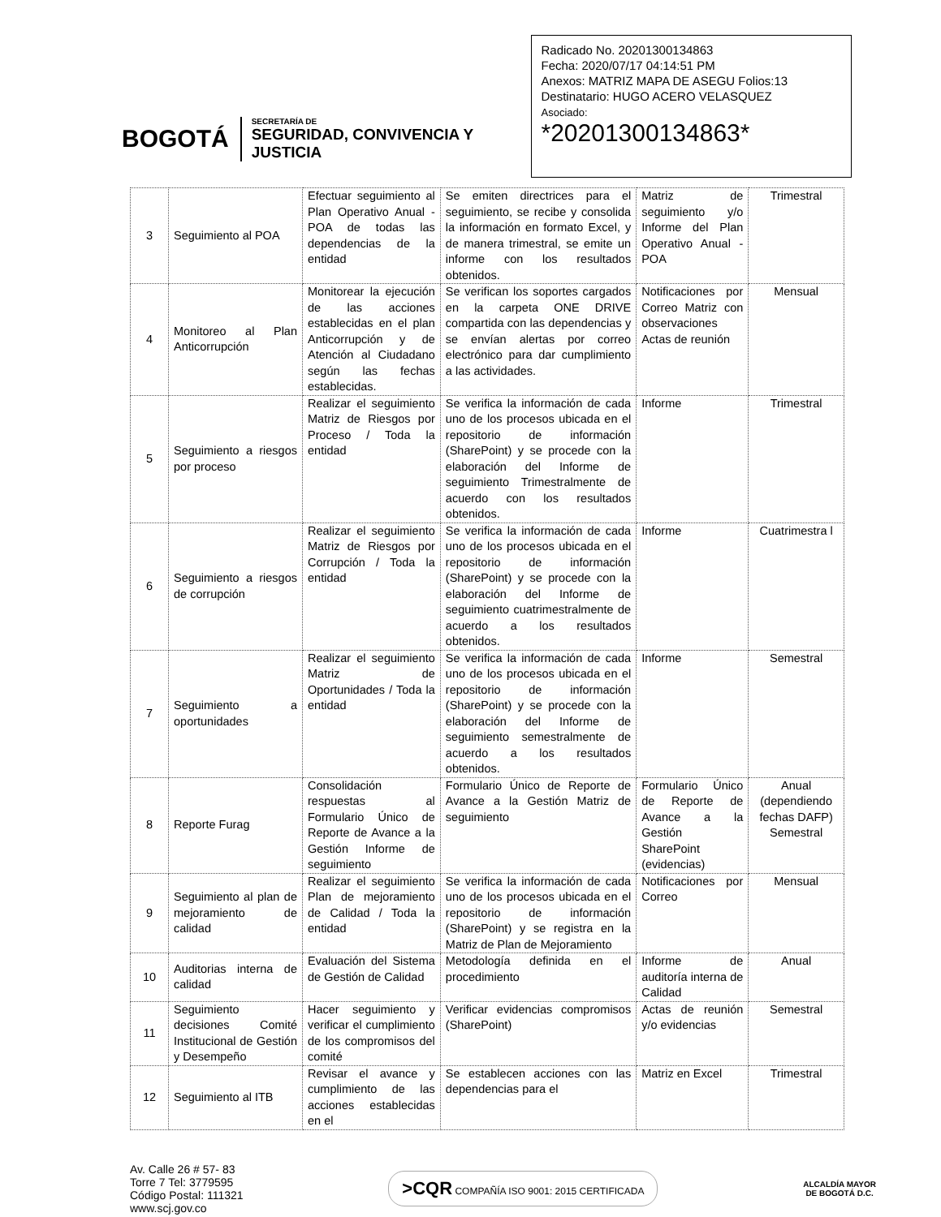BOGOTÁ
SECRETARÍA DE
SEGURIDAD, CONVIVENCIA Y JUSTICIA
Radicado No. 20201300134863
Fecha: 2020/07/17 04:14:51 PM
Anexos: MATRIZ MAPA DE ASEGU Folios:13
Destinatario: HUGO ACERO VELASQUEZ
Asociado:
*20201300134863*
| 3 | Seguimiento al POA | Efectuar seguimiento al Plan Operativo Anual - POA de todas las dependencias de la entidad | Se emiten directrices para el seguimiento, se recibe y consolida la información en formato Excel, y de manera trimestral, se emite un informe con los resultados obtenidos. | Matriz de seguimiento y/o Informe del Plan Operativo Anual - POA | Trimestral |
| 4 | Monitoreo al Plan Anticorrupción | Monitorear la ejecución de las acciones establecidas en el plan Anticorrupción y de Atención al Ciudadano según las fechas establecidas. | Se verifican los soportes cargados en la carpeta ONE DRIVE compartida con las dependencias y se envían alertas por correo electrónico para dar cumplimiento a las actividades. | Notificaciones por Correo Matriz con observaciones Actas de reunión | Mensual |
| 5 | Seguimiento a riesgos por proceso | Realizar el seguimiento Matriz de Riesgos por Proceso / Toda la entidad | Se verifica la información de cada uno de los procesos ubicada en el repositorio de información (SharePoint) y se procede con la elaboración del Informe de seguimiento Trimestralmente de acuerdo con los resultados obtenidos. | Informe | Trimestral |
| 6 | Seguimiento a riesgos de corrupción | Realizar el seguimiento Matriz de Riesgos por Corrupción / Toda la entidad | Se verifica la información de cada uno de los procesos ubicada en el repositorio de información (SharePoint) y se procede con la elaboración del Informe de seguimiento cuatrimestralmente de acuerdo a los resultados obtenidos. | Informe | Cuatrimestra l |
| 7 | Seguimiento a oportunidades | Realizar el seguimiento Matriz de Oportunidades / Toda la entidad | Se verifica la información de cada uno de los procesos ubicada en el repositorio de información (SharePoint) y se procede con la elaboración del Informe de seguimiento semestralmente de acuerdo a los resultados obtenidos. | Informe | Semestral |
| 8 | Reporte Furag | Consolidación respuestas al Formulario Único de Reporte de Avance a la Gestión Informe de seguimiento | Formulario Único de Reporte de Avance a la Gestión Matriz de seguimiento | Formulario Único de Reporte de Avance a la Gestión SharePoint (evidencias) | Anual (dependiendo fechas DAFP) Semestral |
| 9 | Seguimiento al plan de mejoramiento de calidad | Realizar el seguimiento Plan de mejoramiento de Calidad / Toda la entidad | Se verifica la información de cada uno de los procesos ubicada en el repositorio de información (SharePoint) y se registra en la Matriz de Plan de Mejoramiento | Notificaciones por Correo | Mensual |
| 10 | Auditorias interna de calidad | Evaluación del Sistema de Gestión de Calidad | Metodología definida en el procedimiento | Informe de auditoría interna de Calidad | Anual |
| 11 | Seguimiento decisiones Comité Institucional de Gestión y Desempeño | Hacer seguimiento y verificar el cumplimiento de los compromisos del comité | Verificar evidencias compromisos (SharePoint) | Actas de reunión y/o evidencias | Semestral |
| 12 | Seguimiento al ITB | Revisar el avance y cumplimiento de las acciones establecidas en el | Se establecen acciones con las dependencias para el | Matriz en Excel | Trimestral |
Av. Calle 26 # 57- 83
Torre 7 Tel: 3779595
Código Postal: 111321
www.scj.gov.co
>CQR COMPAÑÍA ISO 9001: 2015 CERTIFICADA
ALCALDÍA MAYOR
DE BOGOTÁ D.C.